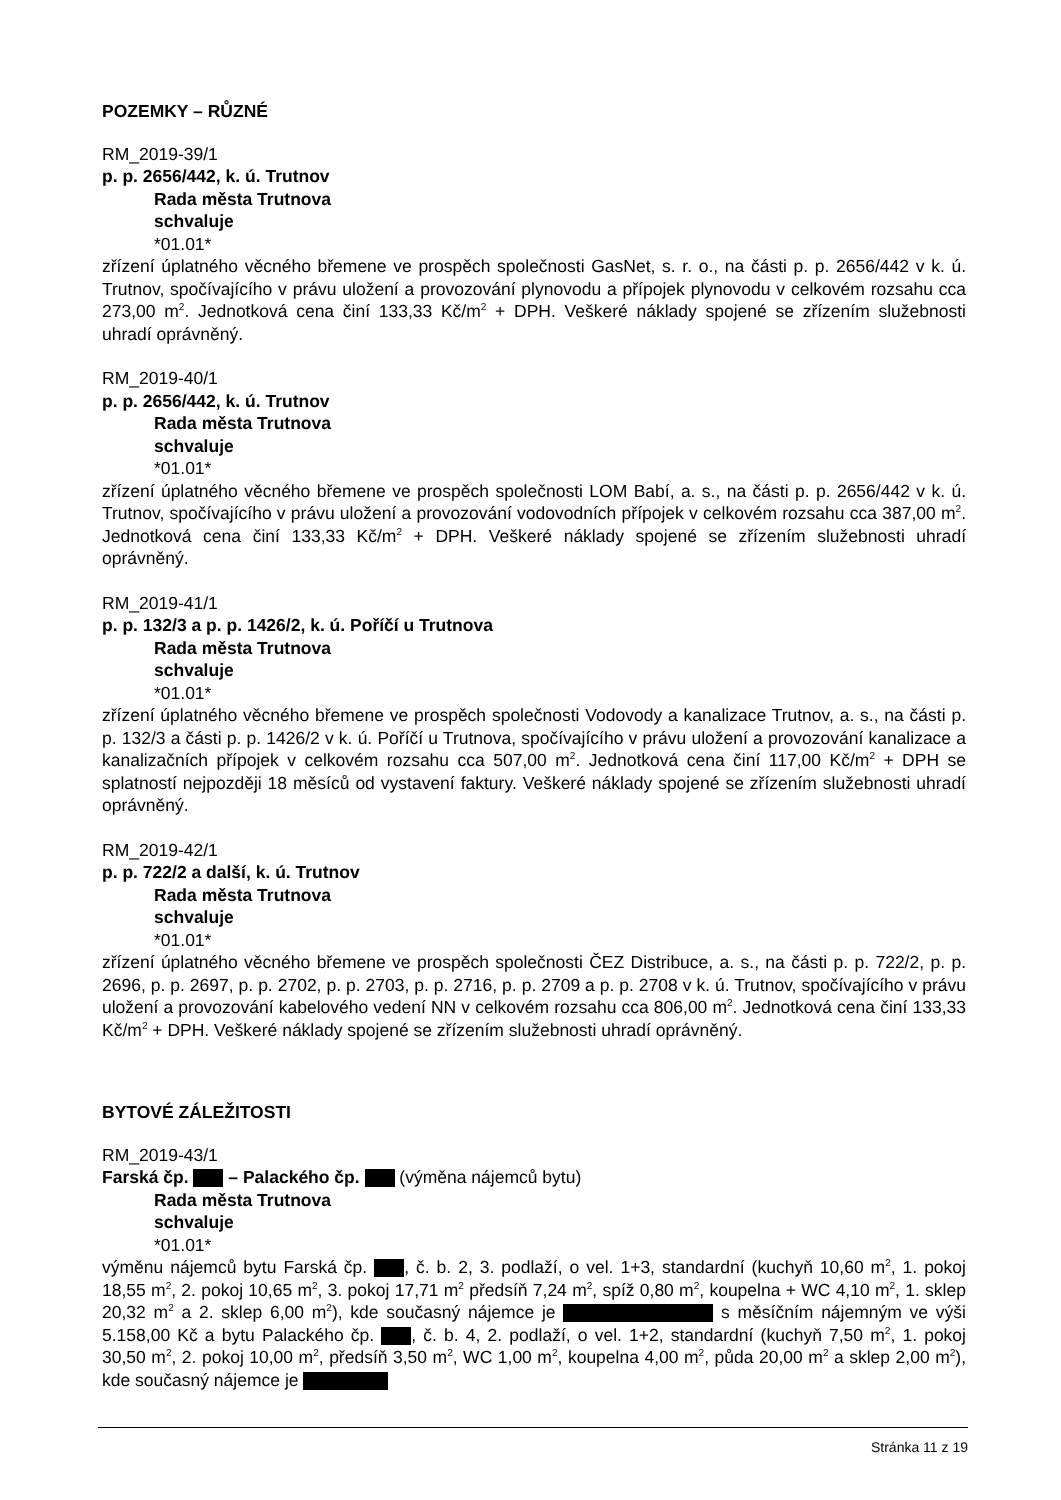POZEMKY – RŮZNÉ
RM_2019-39/1
p. p. 2656/442, k. ú. Trutnov
Rada města Trutnova
schvaluje
*01.01*
zřízení úplatného věcného břemene ve prospěch společnosti GasNet, s. r. o., na části p. p. 2656/442 v k. ú. Trutnov, spočívajícího v právu uložení a provozování plynovodu a přípojek plynovodu v celkovém rozsahu cca 273,00 m<sup>2</sup>. Jednotková cena činí 133,33 Kč/m<sup>2</sup> + DPH. Veškeré náklady spojené se zřízením služebnosti uhradí oprávněný.
RM_2019-40/1
p. p. 2656/442, k. ú. Trutnov
Rada města Trutnova
schvaluje
*01.01*
zřízení úplatného věcného břemene ve prospěch společnosti LOM Babí, a. s., na části p. p. 2656/442 v k. ú. Trutnov, spočívajícího v právu uložení a provozování vodovodních přípojek v celkovém rozsahu cca 387,00 m<sup>2</sup>. Jednotková cena činí 133,33 Kč/m<sup>2</sup> + DPH. Veškeré náklady spojené se zřízením služebnosti uhradí oprávněný.
RM_2019-41/1
p. p. 132/3 a p. p. 1426/2, k. ú. Poříčí u Trutnova
Rada města Trutnova
schvaluje
*01.01*
zřízení úplatného věcného břemene ve prospěch společnosti Vodovody a kanalizace Trutnov, a. s., na části p. p. 132/3 a části p. p. 1426/2 v k. ú. Poříčí u Trutnova, spočívajícího v právu uložení a provozování kanalizace a kanalizačních přípojek v celkovém rozsahu cca 507,00 m<sup>2</sup>. Jednotková cena činí 117,00 Kč/m<sup>2</sup> + DPH se splatností nejpozději 18 měsíců od vystavení faktury. Veškeré náklady spojené se zřízením služebnosti uhradí oprávněný.
RM_2019-42/1
p. p. 722/2 a další, k. ú. Trutnov
Rada města Trutnova
schvaluje
*01.01*
zřízení úplatného věcného břemene ve prospěch společnosti ČEZ Distribuce, a. s., na části p. p. 722/2, p. p. 2696, p. p. 2697, p. p. 2702, p. p. 2703, p. p. 2716, p. p. 2709 a p. p. 2708 v k. ú. Trutnov, spočívajícího v právu uložení a provozování kabelového vedení NN v celkovém rozsahu cca 806,00 m<sup>2</sup>. Jednotková cena činí 133,33 Kč/m<sup>2</sup> + DPH. Veškeré náklady spojené se zřízením služebnosti uhradí oprávněný.
BYTOVÉ ZÁLEŽITOSTI
RM_2019-43/1
Farská čp. – Palackého čp. (výměna nájemců bytu)
Rada města Trutnova
schvaluje
*01.01*
výměnu nájemců bytu Farská čp. , č. b. 2, 3. podlaží, o vel. 1+3, standardní (kuchyň 10,60 m<sup>2</sup>, 1. pokoj 18,55 m<sup>2</sup>, 2. pokoj 10,65 m<sup>2</sup>, 3. pokoj 17,71 m<sup>2</sup> předsíň 7,24 m<sup>2</sup>, spíž 0,80 m<sup>2</sup>, koupelna + WC 4,10 m<sup>2</sup>, 1. sklep 20,32 m<sup>2</sup> a 2. sklep 6,00 m<sup>2</sup>), kde současný nájemce je s měsíčním nájemným ve výši 5.158,00 Kč a bytu Palackého čp. , č. b. 4, 2. podlaží, o vel. 1+2, standardní (kuchyň 7,50 m<sup>2</sup>, 1. pokoj 30,50 m<sup>2</sup>, 2. pokoj 10,00 m<sup>2</sup>, předsíň 3,50 m<sup>2</sup>, WC 1,00 m<sup>2</sup>, koupelna 4,00 m<sup>2</sup>, půda 20,00 m<sup>2</sup> a sklep 2,00 m<sup>2</sup>), kde současný nájemce je
Stránka 11 z 19